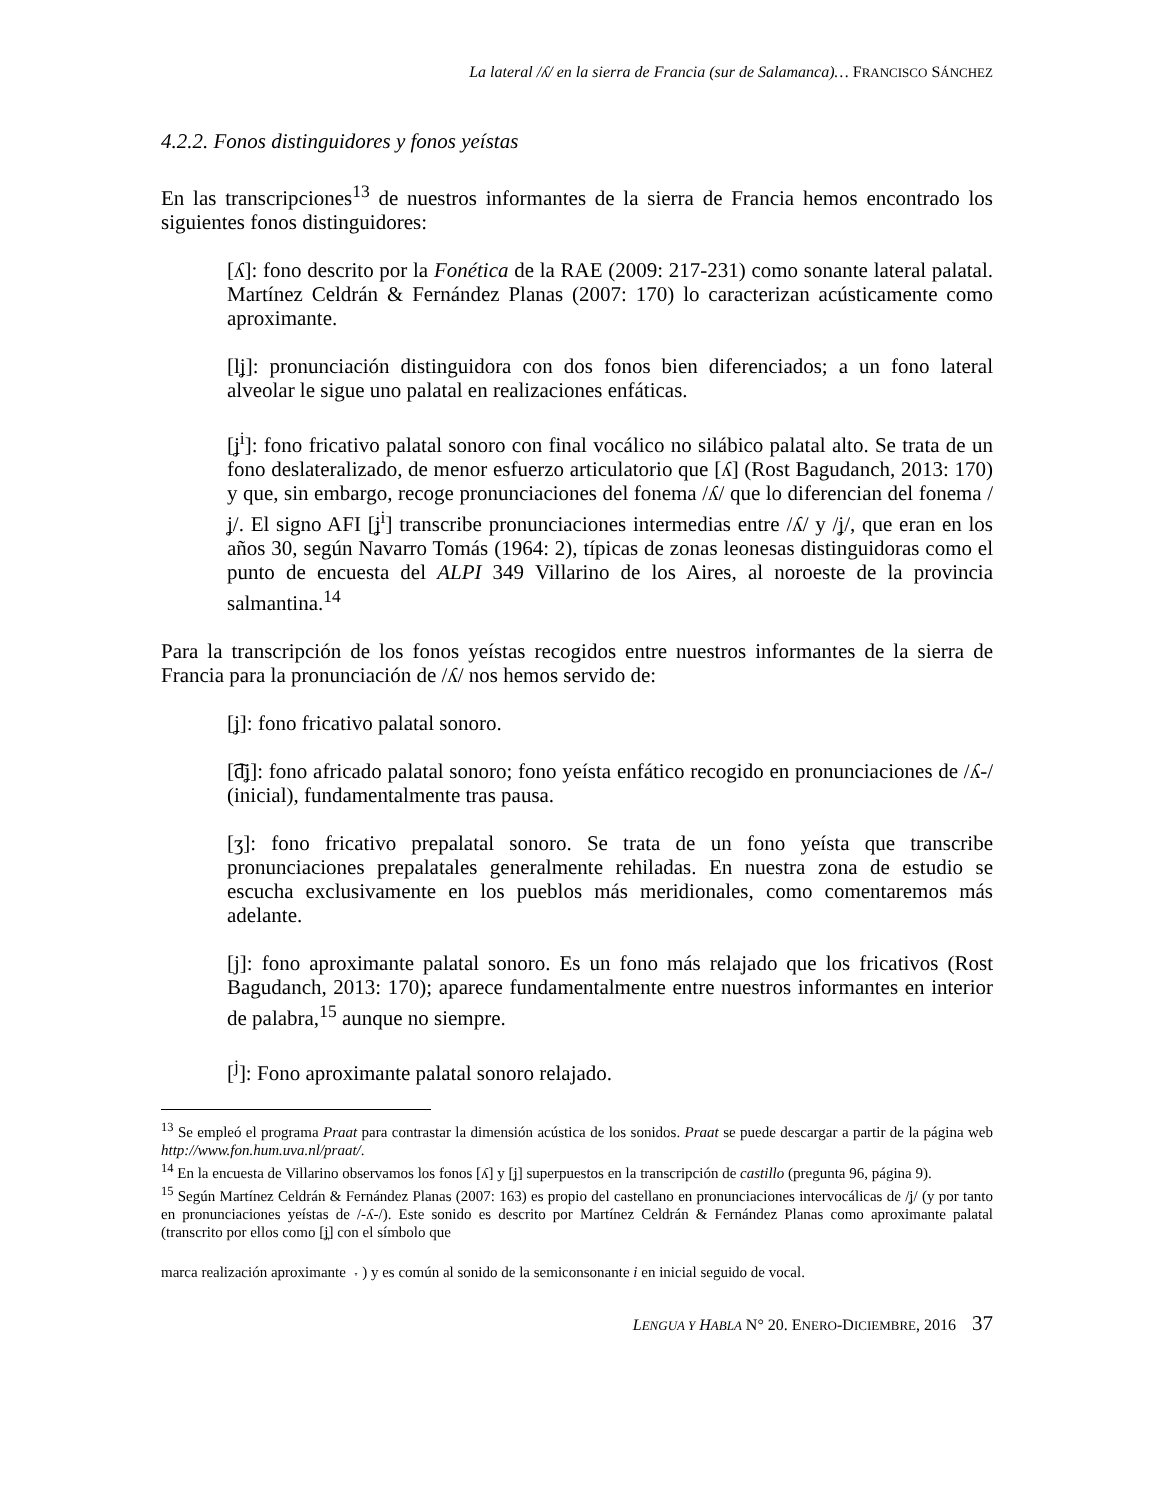La lateral /ʎ/ en la sierra de Francia (sur de Salamanca)… FRANCISCO SÁNCHEZ
4.2.2. Fonos distinguidores y fonos yeístas
En las transcripciones<sup>13</sup> de nuestros informantes de la sierra de Francia hemos encontrado los siguientes fonos distinguidores:
[ʎ]: fono descrito por la Fonética de la RAE (2009: 217-231) como sonante lateral palatal. Martínez Celdrán & Fernández Planas (2007: 170) lo caracterizan acústicamente como aproximante.
[lʝ]: pronunciación distinguidora con dos fonos bien diferenciados; a un fono lateral alveolar le sigue uno palatal en realizaciones enfáticas.
[ʝ<sup>i</sup>]: fono fricativo palatal sonoro con final vocálico no silábico palatal alto. Se trata de un fono deslateralizado, de menor esfuerzo articulatorio que [ʎ] (Rost Bagudanch, 2013: 170) y que, sin embargo, recoge pronunciaciones del fonema /ʎ/ que lo diferencian del fonema /ʝ/. El signo AFI [ʝ<sup>i</sup>] transcribe pronunciaciones intermedias entre /ʎ/ y /ʝ/, que eran en los años 30, según Navarro Tomás (1964: 2), típicas de zonas leonesas distinguidoras como el punto de encuesta del ALPI 349 Villarino de los Aires, al noroeste de la provincia salmantina.<sup>14</sup>
Para la transcripción de los fonos yeístas recogidos entre nuestros informantes de la sierra de Francia para la pronunciación de /ʎ/ nos hemos servido de:
[ʝ]: fono fricativo palatal sonoro.
[͡dʝ]: fono africado palatal sonoro; fono yeísta enfático recogido en pronunciaciones de /ʎ-/ (inicial), fundamentalmente tras pausa.
[ʒ]: fono fricativo prepalatal sonoro. Se trata de un fono yeísta que transcribe pronunciaciones prepalatales generalmente rehiladas. En nuestra zona de estudio se escucha exclusivamente en los pueblos más meridionales, como comentaremos más adelante.
[j]: fono aproximante palatal sonoro. Es un fono más relajado que los fricativos (Rost Bagudanch, 2013: 170); aparece fundamentalmente entre nuestros informantes en interior de palabra,<sup>15</sup> aunque no siempre.
[<sup>j</sup>]: Fono aproximante palatal sonoro relajado.
<sup>13</sup> Se empleó el programa Praat para contrastar la dimensión acústica de los sonidos. Praat se puede descargar a partir de la página web http://www.fon.hum.uva.nl/praat/.
<sup>14</sup> En la encuesta de Villarino observamos los fonos [ʎ] y [ʝ] superpuestos en la transcripción de castillo (pregunta 96, página 9).
<sup>15</sup> Según Martínez Celdrán & Fernández Planas (2007: 163) es propio del castellano en pronunciaciones intervocálicas de /ʝ/ (y por tanto en pronunciaciones yeístas de /-ʎ-/). Este sonido es descrito por Martínez Celdrán & Fernández Planas como aproximante palatal (transcrito por ellos como [ʝ̞] con el símbolo que
marca realización aproximante ˕ ) y es común al sonido de la semiconsonante i en inicial seguido de vocal.
L ENGUA Y H ABLA N° 20. E NERO-D ICIEMBRE, 2016 37